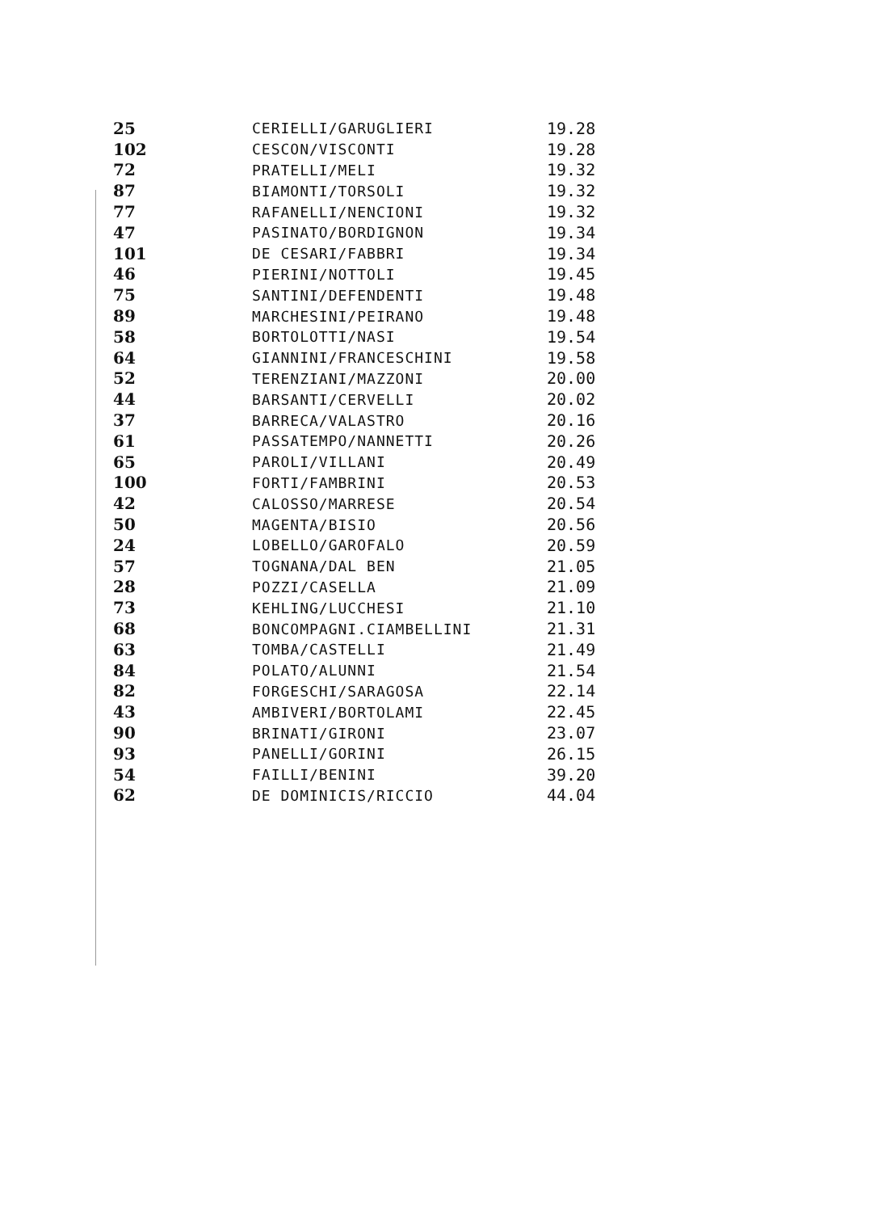| 25 | CERIELLI/GARUGLIERI | 19.28 |
| 102 | CESCON/VISCONTI | 19.28 |
| 72 | PRATELLI/MELI | 19.32 |
| 87 | BIAMONTI/TORSOLI | 19.32 |
| 77 | RAFANELLI/NENCIONI | 19.32 |
| 47 | PASINATO/BORDIGNON | 19.34 |
| 101 | DE CESARI/FABBRI | 19.34 |
| 46 | PIERINI/NOTTOLI | 19.45 |
| 75 | SANTINI/DEFENDENTI | 19.48 |
| 89 | MARCHESINI/PEIRANO | 19.48 |
| 58 | BORTOLOTTI/NASI | 19.54 |
| 64 | GIANNINI/FRANCESCHINI | 19.58 |
| 52 | TERENZIANI/MAZZONI | 20.00 |
| 44 | BARSANTI/CERVELLI | 20.02 |
| 37 | BARRECA/VALASTRO | 20.16 |
| 61 | PASSATEMPO/NANNETTI | 20.26 |
| 65 | PAROLI/VILLANI | 20.49 |
| 100 | FORTI/FAMBRINI | 20.53 |
| 42 | CALOSSO/MARRESE | 20.54 |
| 50 | MAGENTA/BISIO | 20.56 |
| 24 | LOBELLO/GAROFALO | 20.59 |
| 57 | TOGNANA/DAL BEN | 21.05 |
| 28 | POZZI/CASELLA | 21.09 |
| 73 | KEHLING/LUCCHESI | 21.10 |
| 68 | BONCOMPAGNI.CIAMBELLINI | 21.31 |
| 63 | TOMBA/CASTELLI | 21.49 |
| 84 | POLATO/ALUNNI | 21.54 |
| 82 | FORGESCHI/SARAGOSA | 22.14 |
| 43 | AMBIVERI/BORTOLAMI | 22.45 |
| 90 | BRINATI/GIRONI | 23.07 |
| 93 | PANELLI/GORINI | 26.15 |
| 54 | FAILLI/BENINI | 39.20 |
| 62 | DE DOMINICIS/RICCIO | 44.04 |